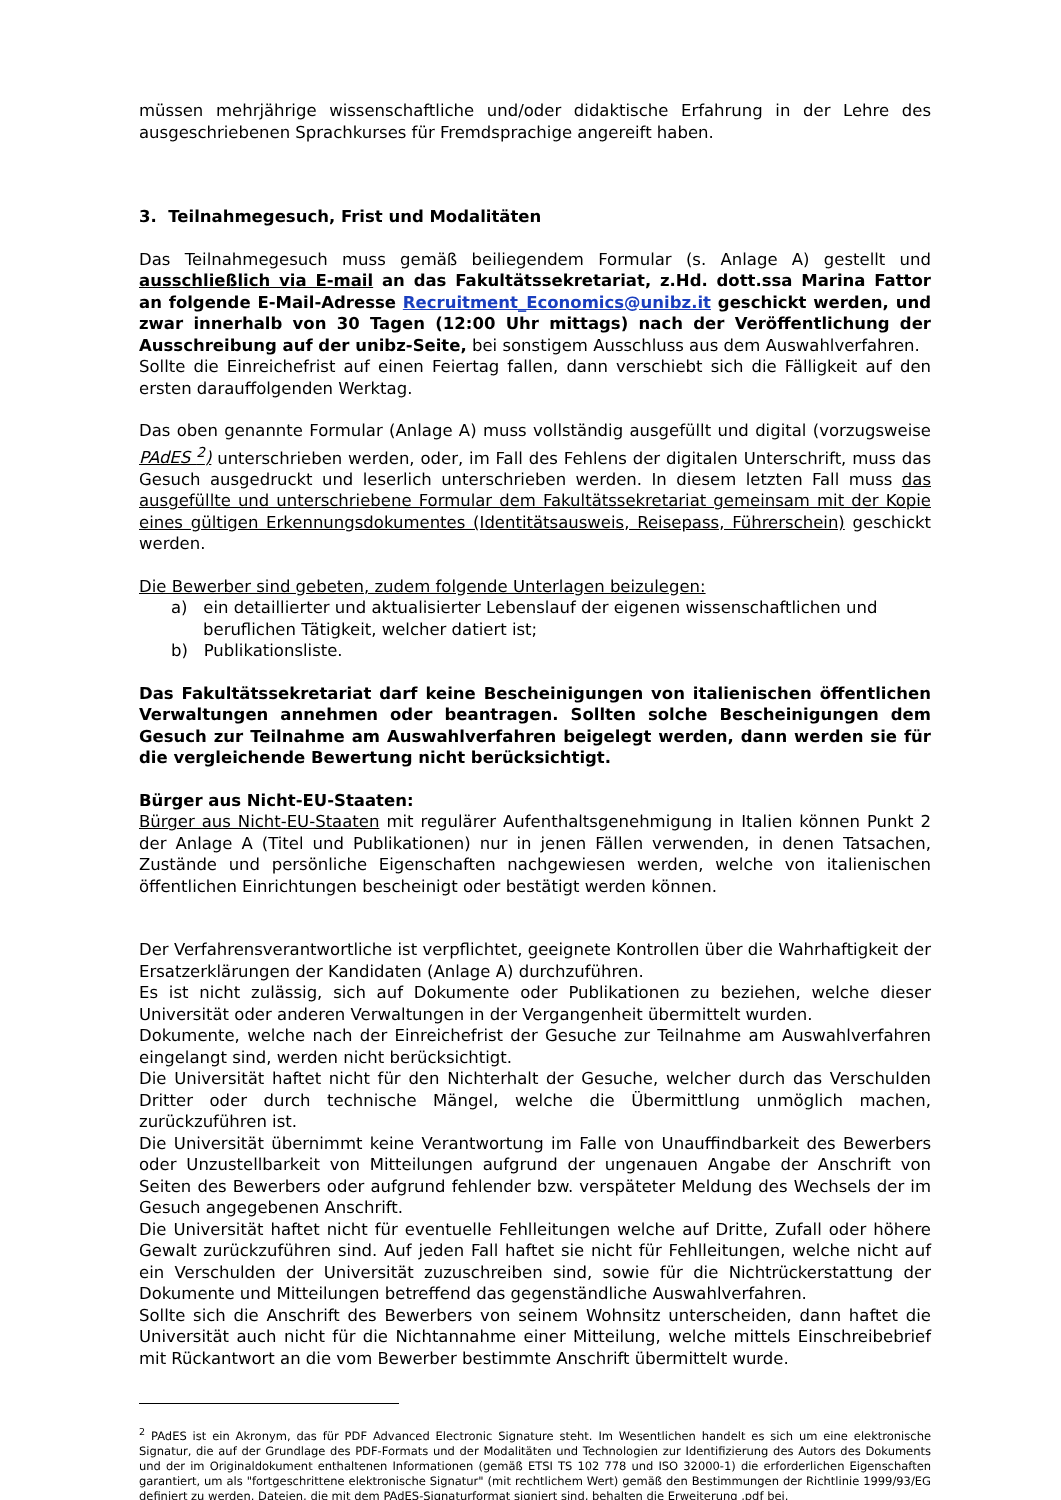müssen mehrjährige wissenschaftliche und/oder didaktische Erfahrung in der Lehre des ausgeschriebenen Sprachkurses für Fremdsprachige angereift haben.
3. Teilnahmegesuch, Frist und Modalitäten
Das Teilnahmegesuch muss gemäß beiliegendem Formular (s. Anlage A) gestellt und ausschließlich via E-mail an das Fakultätssekretariat, z.Hd. dott.ssa Marina Fattor an folgende E-Mail-Adresse Recruitment_Economics@unibz.it geschickt werden, und zwar innerhalb von 30 Tagen (12:00 Uhr mittags) nach der Veröffentlichung der Ausschreibung auf der unibz-Seite, bei sonstigem Ausschluss aus dem Auswahlverfahren.
Sollte die Einreichefrist auf einen Feiertag fallen, dann verschiebt sich die Fälligkeit auf den ersten darauffolgenden Werktag.
Das oben genannte Formular (Anlage A) muss vollständig ausgefüllt und digital (vorzugsweise PAdES <sup>2</sup>) unterschrieben werden, oder, im Fall des Fehlens der digitalen Unterschrift, muss das Gesuch ausgedruckt und leserlich unterschrieben werden. In diesem letzten Fall muss das ausgefüllte und unterschriebene Formular dem Fakultätssekretariat gemeinsam mit der Kopie eines gültigen Erkennungsdokumentes (Identitätsausweis, Reisepass, Führerschein) geschickt werden.
Die Bewerber sind gebeten, zudem folgende Unterlagen beizulegen:
a) ein detaillierter und aktualisierter Lebenslauf der eigenen wissenschaftlichen und beruflichen Tätigkeit, welcher datiert ist;
b) Publikationsliste.
Das Fakultätssekretariat darf keine Bescheinigungen von italienischen öffentlichen Verwaltungen annehmen oder beantragen. Sollten solche Bescheinigungen dem Gesuch zur Teilnahme am Auswahlverfahren beigelegt werden, dann werden sie für die vergleichende Bewertung nicht berücksichtigt.
Bürger aus Nicht-EU-Staaten:
Bürger aus Nicht-EU-Staaten mit regulärer Aufenthaltsgenehmigung in Italien können Punkt 2 der Anlage A (Titel und Publikationen) nur in jenen Fällen verwenden, in denen Tatsachen, Zustände und persönliche Eigenschaften nachgewiesen werden, welche von italienischen öffentlichen Einrichtungen bescheinigt oder bestätigt werden können.
Der Verfahrensverantwortliche ist verpflichtet, geeignete Kontrollen über die Wahrhaftigkeit der Ersatzerklärungen der Kandidaten (Anlage A) durchzuführen.
Es ist nicht zulässig, sich auf Dokumente oder Publikationen zu beziehen, welche dieser Universität oder anderen Verwaltungen in der Vergangenheit übermittelt wurden.
Dokumente, welche nach der Einreichefrist der Gesuche zur Teilnahme am Auswahlverfahren eingelangt sind, werden nicht berücksichtigt.
Die Universität haftet nicht für den Nichterhalt der Gesuche, welcher durch das Verschulden Dritter oder durch technische Mängel, welche die Übermittlung unmöglich machen, zurückzuführen ist.
Die Universität übernimmt keine Verantwortung im Falle von Unauffindbarkeit des Bewerbers oder Unzustellbarkeit von Mitteilungen aufgrund der ungenauen Angabe der Anschrift von Seiten des Bewerbers oder aufgrund fehlender bzw. verspäteter Meldung des Wechsels der im Gesuch angegebenen Anschrift.
Die Universität haftet nicht für eventuelle Fehlleitungen welche auf Dritte, Zufall oder höhere Gewalt zurückzuführen sind. Auf jeden Fall haftet sie nicht für Fehlleitungen, welche nicht auf ein Verschulden der Universität zuzuschreiben sind, sowie für die Nichtrückerstattung der Dokumente und Mitteilungen betreffend das gegenständliche Auswahlverfahren.
Sollte sich die Anschrift des Bewerbers von seinem Wohnsitz unterscheiden, dann haftet die Universität auch nicht für die Nichtannahme einer Mitteilung, welche mittels Einschreibebrief mit Rückantwort an die vom Bewerber bestimmte Anschrift übermittelt wurde.
<sup>2</sup> PAdES ist ein Akronym, das für PDF Advanced Electronic Signature steht. Im Wesentlichen handelt es sich um eine elektronische Signatur, die auf der Grundlage des PDF-Formats und der Modalitäten und Technologien zur Identifizierung des Autors des Dokuments und der im Originaldokument enthaltenen Informationen (gemäß ETSI TS 102 778 und ISO 32000-1) die erforderlichen Eigenschaften garantiert, um als "fortgeschrittene elektronische Signatur" (mit rechtlichem Wert) gemäß den Bestimmungen der Richtlinie 1999/93/EG definiert zu werden. Dateien, die mit dem PAdES-Signaturformat signiert sind, behalten die Erweiterung .pdf bei.